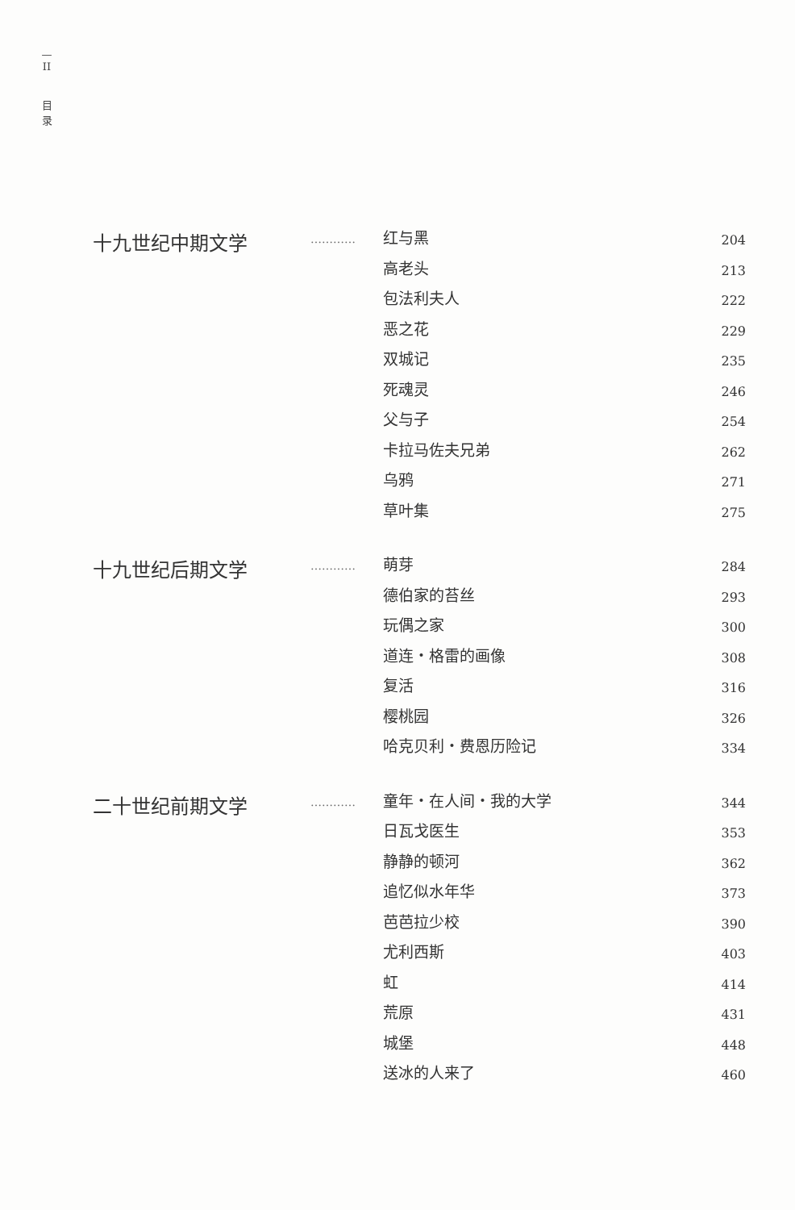—
II
目
录
十九世纪中期文学
…………
红与黑 204
高老头 213
包法利夫人 222
恶之花 229
双城记 235
死魂灵 246
父与子 254
卡拉马佐夫兄弟 262
乌鸦 271
草叶集 275
十九世纪后期文学
…………
萌芽 284
德伯家的苔丝 293
玩偶之家 300
道连・格雷的画像 308
复活 316
樱桃园 326
哈克贝利・费恩历险记 334
二十世纪前期文学
…………
童年・在人间・我的大学 344
日瓦戈医生 353
静静的顿河 362
追忆似水年华 373
芭芭拉少校 390
尤利西斯 403
虹 414
荒原 431
城堡 448
送冰的人来了 460